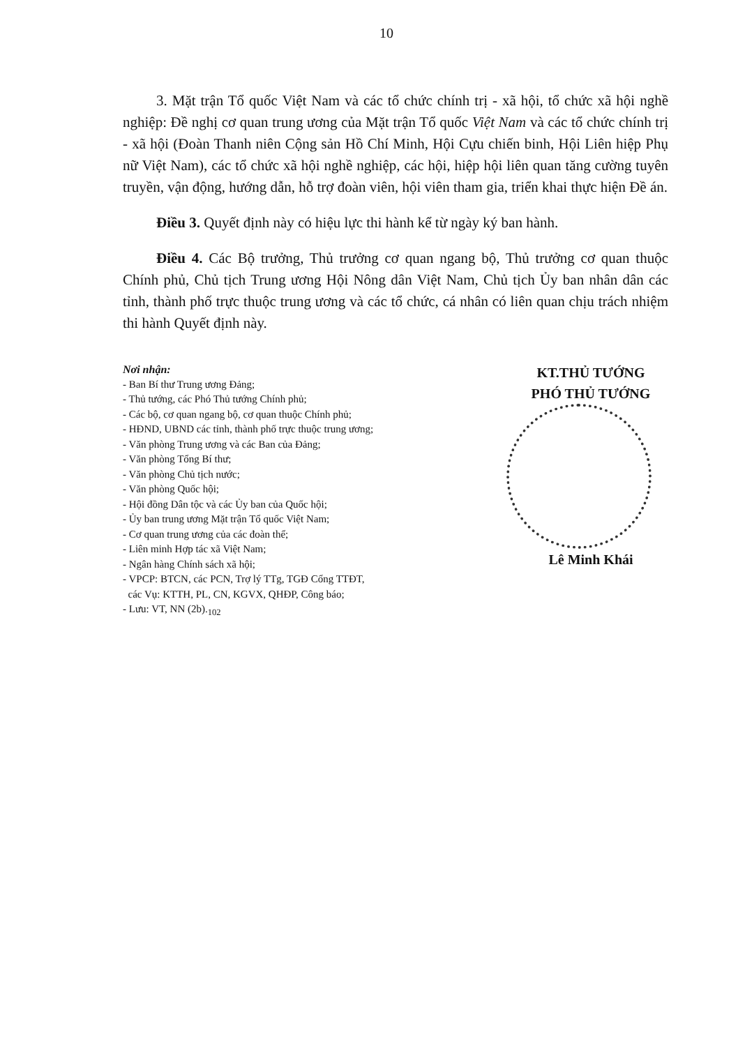10
3. Mặt trận Tổ quốc Việt Nam và các tổ chức chính trị - xã hội, tổ chức xã hội nghề nghiệp: Đề nghị cơ quan trung ương của Mặt trận Tổ quốc Việt Nam và các tổ chức chính trị - xã hội (Đoàn Thanh niên Cộng sản Hồ Chí Minh, Hội Cựu chiến binh, Hội Liên hiệp Phụ nữ Việt Nam), các tổ chức xã hội nghề nghiệp, các hội, hiệp hội liên quan tăng cường tuyên truyền, vận động, hướng dẫn, hỗ trợ đoàn viên, hội viên tham gia, triển khai thực hiện Đề án.
Điều 3. Quyết định này có hiệu lực thi hành kể từ ngày ký ban hành.
Điều 4. Các Bộ trưởng, Thủ trưởng cơ quan ngang bộ, Thủ trưởng cơ quan thuộc Chính phủ, Chủ tịch Trung ương Hội Nông dân Việt Nam, Chủ tịch Ủy ban nhân dân các tỉnh, thành phố trực thuộc trung ương và các tổ chức, cá nhân có liên quan chịu trách nhiệm thi hành Quyết định này.
Nơi nhận:
- Ban Bí thư Trung ương Đảng;
- Thủ tướng, các Phó Thủ tướng Chính phủ;
- Các bộ, cơ quan ngang bộ, cơ quan thuộc Chính phủ;
- HĐND, UBND các tỉnh, thành phố trực thuộc trung ương;
- Văn phòng Trung ương và các Ban của Đảng;
- Văn phòng Tổng Bí thư;
- Văn phòng Chủ tịch nước;
- Văn phòng Quốc hội;
- Hội đồng Dân tộc và các Ủy ban của Quốc hội;
- Ủy ban trung ương Mặt trận Tổ quốc Việt Nam;
- Cơ quan trung ương của các đoàn thể;
- Liên minh Hợp tác xã Việt Nam;
- Ngân hàng Chính sách xã hội;
- VPCP: BTCN, các PCN, Trợ lý TTg, TGĐ Cổng TTĐT,
các Vụ: KTTH, PL, CN, KGVX, QHĐP, Công báo;
- Lưu: VT, NN (2b).<sub>102</sub>
KT.THỦ TƯỚNG
PHÓ THỦ TƯỚNG
Lê Minh Khái